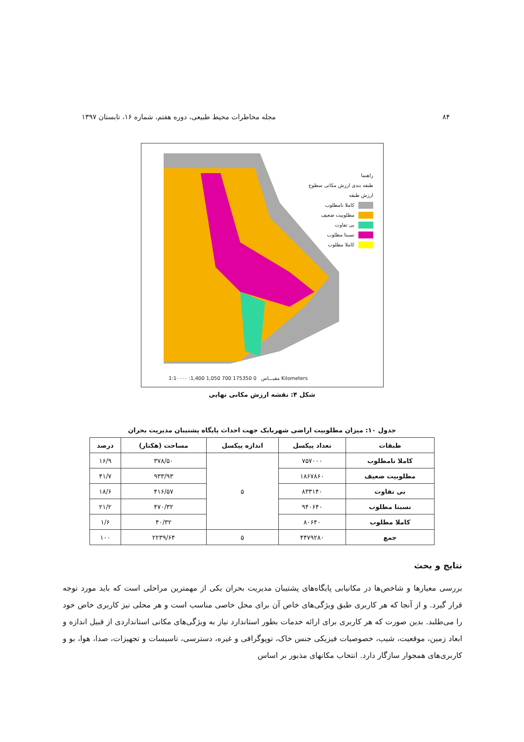۸۴ مجله مخاطرات محیط طبیعی، دوره هفتم، شماره ۱۶، تابستان ۱۳۹۷
راهنما
طبقه بندی ارزش مکانی سطوح
ارزش طبقه
کاملا نامطلوب
مطلوبیت ضعیف
بی تفاوت
نسبتا مطلوب
کاملا مطلوب
1:1۰۰۰۰ :مقیـــاس 0 175350 700 1,050 1,400 Kilometers
شکل ۴: نقشه ارزش مکانی نهایی
جدول ۱۰: میزان مطلوبیت اراضی شهربابک جهت احداث پایگاه پشتیبان مدیریت بحران
| طبقات | تعداد پیکسل | اندازه پیکسل | مساحت (هکتار) | درصد |
| --- | --- | --- | --- | --- |
| کاملا نامطلوب | ۷۵۷۰۰۰ | ۵ | ۳۷۸/۵۰ | ۱۶/۹ |
| مطلوبیت ضعیف | ۱۸۶۷۸۶۰ | | ۹۳۳/۹۳ | ۴۱/۷ |
| بی تفاوت | ۸۳۳۱۴۰ | | ۴۱۶/۵۷ | ۱۸/۶ |
| نسبتا مطلوب | ۹۴۰۶۴۰ | | ۴۷۰/۳۲ | ۲۱/۲ |
| کاملا مطلوب | ۸۰۶۴۰ | | ۴۰/۳۲ | ۱/۶ |
| جمع | ۴۴۷۹۲۸۰ | ۵ | ۲۲۳۹/۶۴ | ۱۰۰ |
نتایج و بحث
بررسی معیارها و شاخص‌ها در مکانیابی پایگاه‌های پشتیبان مدیریت بحران یکی از مهمترین مراحلی است که باید مورد توجه قرار گیرد. و از آنجا که هر کاربری طبق ویژگی‌های خاص آن برای محل خاصی مناسب است و هر محلی نیز کاربری خاص خود را می‌طلبد. بدین صورت که هر کاربری برای ارائه خدمات بطور استاندارد نیاز به ویژگی‌های مکانی استانداردی از قبیل اندازه و ابعاد زمین، موقعیت، شیب، خصوصیات فیزیکی جنس خاک، توپوگرافی و غیره، دسترسی، تاسیسات و تجهیزات، صدا، هوا، بو و کاربری‌های همجوار سازگار دارد. انتخاب مکانهای مذبور بر اساس